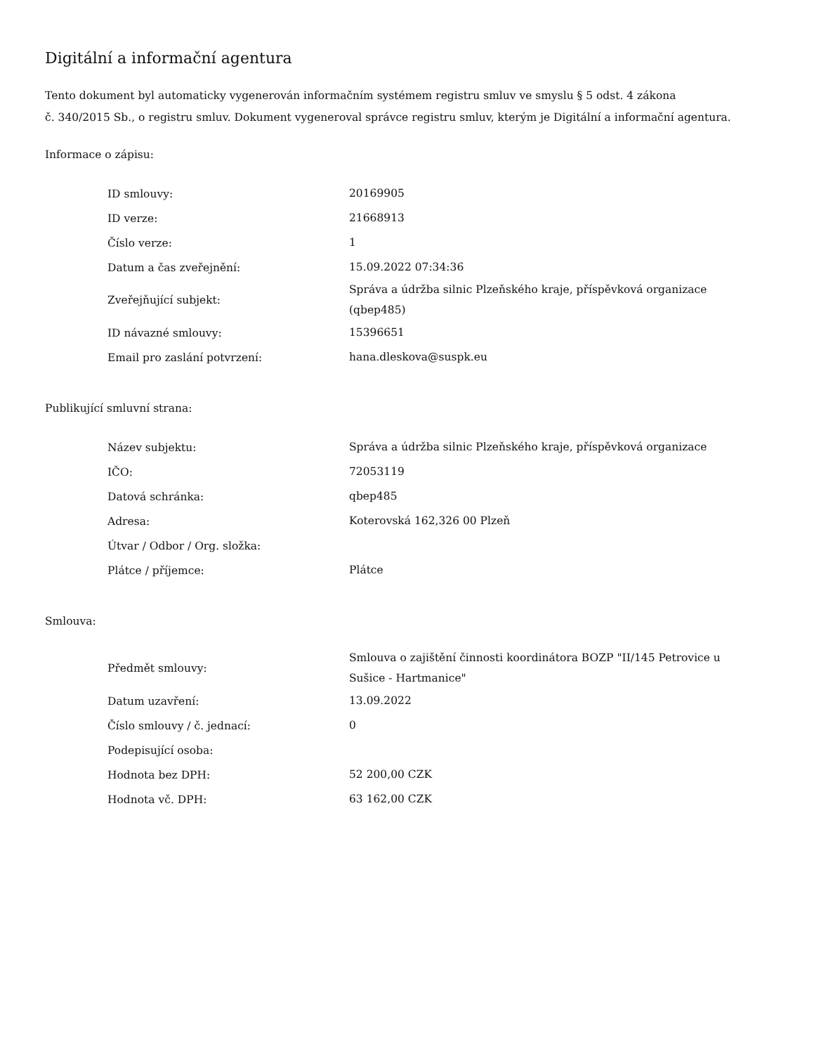Digitální a informační agentura
Tento dokument byl automaticky vygenerován informačním systémem registru smluv ve smyslu § 5 odst. 4 zákona
č. 340/2015 Sb., o registru smluv. Dokument vygeneroval správce registru smluv, kterým je Digitální a informační agentura.
Informace o zápisu:
| ID smlouvy: | 20169905 |
| ID verze: | 21668913 |
| Číslo verze: | 1 |
| Datum a čas zveřejnění: | 15.09.2022 07:34:36 |
| Zveřejňující subjekt: | Správa a údržba silnic Plzeňského kraje, příspěvková organizace (qbep485) |
| ID návazné smlouvy: | 15396651 |
| Email pro zaslání potvrzení: | hana.dleskova@suspk.eu |
Publikující smluvní strana:
| Název subjektu: | Správa a údržba silnic Plzeňského kraje, příspěvková organizace |
| IČO: | 72053119 |
| Datová schránka: | qbep485 |
| Adresa: | Koterovská 162,326 00 Plzeň |
| Útvar / Odbor / Org. složka: | |
| Plátce / příjemce: | Plátce |
Smlouva:
| Předmět smlouvy: | Smlouva o zajištění činnosti koordinátora BOZP "II/145 Petrovice u Sušice - Hartmanice" |
| Datum uzavření: | 13.09.2022 |
| Číslo smlouvy / č. jednací: | 0 |
| Podepisující osoba: | |
| Hodnota bez DPH: | 52 200,00 CZK |
| Hodnota vč. DPH: | 63 162,00 CZK |